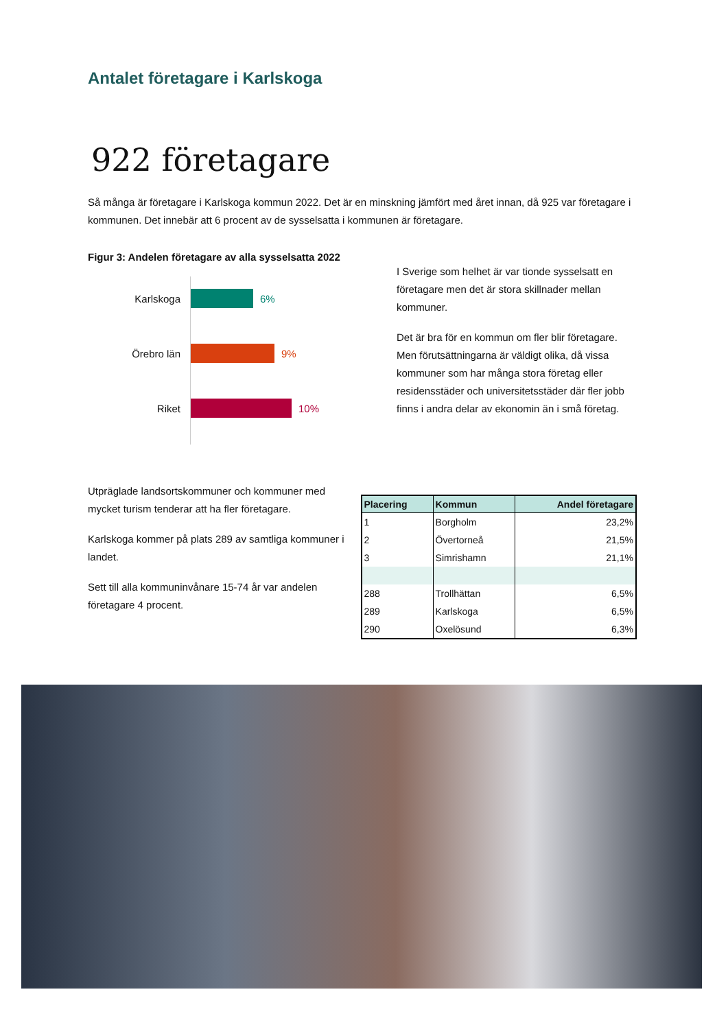Antalet företagare i Karlskoga
922 företagare
Så många är företagare i Karlskoga kommun 2022. Det är en minskning jämfört med året innan, då 925 var företagare i kommunen. Det innebär att 6 procent av de sysselsatta i kommunen är företagare.
Figur 3: Andelen företagare av alla sysselsatta 2022
Karlskoga 6%
Örebro län 9%
Riket 10%
I Sverige som helhet är var tionde sysselsatt en företagare men det är stora skillnader mellan kommuner.
Det är bra för en kommun om fler blir företagare. Men förutsättningarna är väldigt olika, då vissa kommuner som har många stora företag eller residensstäder och universitetsstäder där fler jobb finns i andra delar av ekonomin än i små företag.
Utpräglade landsortskommuner och kommuner med mycket turism tenderar att ha fler företagare.
Karlskoga kommer på plats 289 av samtliga kommuner i landet.
Sett till alla kommuninvånare 15-74 år var andelen företagare 4 procent.
| Placering | Kommun | Andel företagare |
| --- | --- | --- |
| 1 | Borgholm | 23,2% |
| 2 | Övertorneå | 21,5% |
| 3 | Simrishamn | 21,1% |
| 288 | Trollhättan | 6,5% |
| 289 | Karlskoga | 6,5% |
| 290 | Oxelösund | 6,3% |